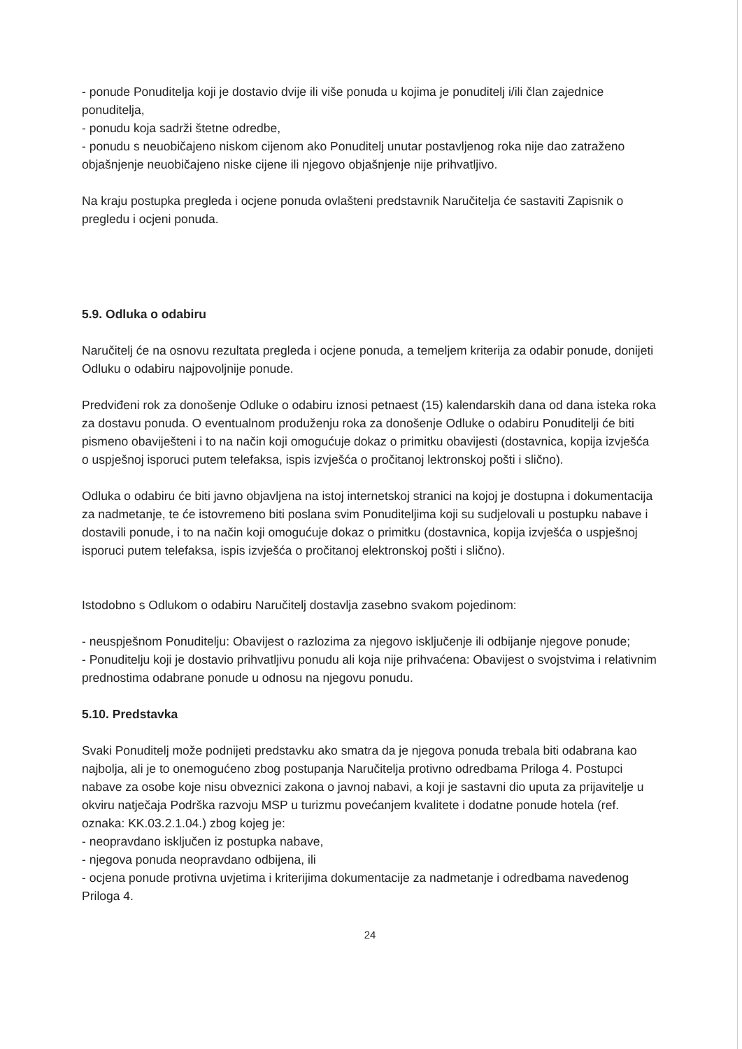- ponude Ponuditelja koji je dostavio dvije ili više ponuda u kojima je ponuditelj i/ili član zajednice ponuditelja,
- ponudu koja sadrži štetne odredbe,
- ponudu s neuobičajeno niskom cijenom ako Ponuditelj unutar postavljenog roka nije dao zatraženo objašnjenje neuobičajeno niske cijene ili njegovo objašnjenje nije prihvatljivo.
Na kraju postupka pregleda i ocjene ponuda ovlašteni predstavnik Naručitelja će sastaviti Zapisnik o pregledu i ocjeni ponuda.
5.9. Odluka o odabiru
Naručitelj će na osnovu rezultata pregleda i ocjene ponuda, a temeljem kriterija za odabir ponude, donijeti Odluku o odabiru najpovoljnije ponude.
Predviđeni rok za donošenje Odluke o odabiru iznosi petnaest (15) kalendarskih dana od dana isteka roka za dostavu ponuda. O eventualnom produženju roka za donošenje Odluke o odabiru Ponuditelji će biti pismeno obaviješteni i to na način koji omogućuje dokaz o primitku obavijesti (dostavnica, kopija izvješća o uspješnoj isporuci putem telefaksa, ispis izvješća o pročitanoj lektronskoj pošti i slično).
Odluka o odabiru će biti javno objavljena na istoj internetskoj stranici na kojoj je dostupna i dokumentacija za nadmetanje, te će istovremeno biti poslana svim Ponuditeljima koji su sudjelovali u postupku nabave i dostavili ponude, i to na način koji omogućuje dokaz o primitku (dostavnica, kopija izvješća o uspješnoj isporuci putem telefaksa, ispis izvješća o pročitanoj elektronskoj pošti i slično).
Istodobno s Odlukom o odabiru Naručitelj dostavlja zasebno svakom pojedinom:
- neuspješnom Ponuditelju: Obavijest o razlozima za njegovo isključenje ili odbijanje njegove ponude;
- Ponuditelju koji je dostavio prihvatljivu ponudu ali koja nije prihvaćena: Obavijest o svojstvima i relativnim prednostima odabrane ponude u odnosu na njegovu ponudu.
5.10. Predstavka
Svaki Ponuditelj može podnijeti predstavku ako smatra da je njegova ponuda trebala biti odabrana kao najbolja, ali je to onemogućeno zbog postupanja Naručitelja protivno odredbama Priloga 4. Postupci nabave za osobe koje nisu obveznici zakona o javnoj nabavi, a koji je sastavni dio uputa za prijavitelje u okviru natječaja Podrška razvoju MSP u turizmu povećanjem kvalitete i dodatne ponude hotela (ref. oznaka: KK.03.2.1.04.) zbog kojeg je:
- neopravdano isključen iz postupka nabave,
- njegova ponuda neopravdano odbijena, ili
- ocjena ponude protivna uvjetima i kriterijima dokumentacije za nadmetanje i odredbama navedenog Priloga 4.
24